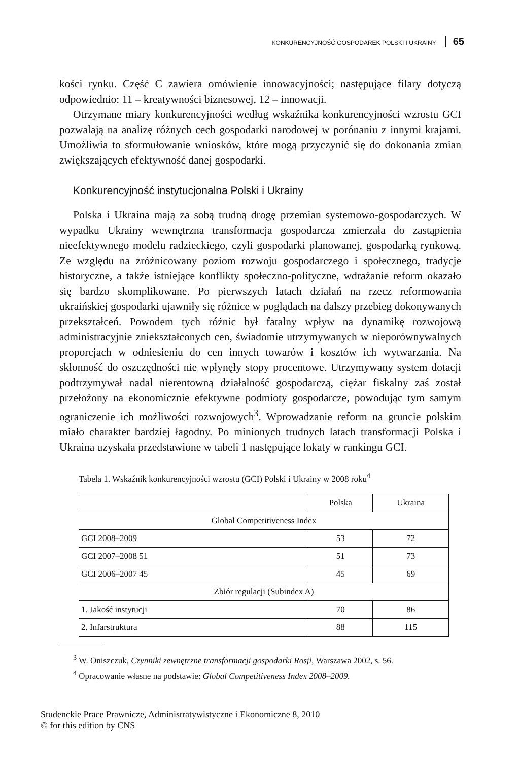KONKURENCYJNOŚĆ GOSPODAREK POLSKI I UKRAINY 65
kości rynku. Część C zawiera omówienie innowacyjności; następujące filary dotyczą odpowiednio: 11 – kreatywności biznesowej, 12 – innowacji.
Otrzymane miary konkurencyjności według wskaźnika konkurencyjności wzrostu GCI pozwalają na analizę różnych cech gospodarki narodowej w porónaniu z innymi krajami. Umożliwia to sformułowanie wniosków, które mogą przyczynić się do dokonania zmian zwiększających efektywność danej gospodarki.
Konkurencyjność instytucjonalna Polski i Ukrainy
Polska i Ukraina mają za sobą trudną drogę przemian systemowo-gospodarczych. W wypadku Ukrainy wewnętrzna transformacja gospodarcza zmierzała do zastąpienia nieefektywnego modelu radzieckiego, czyli gospodarki planowanej, gospodarką rynkową. Ze względu na zróżnicowany poziom rozwoju gospodarczego i społecznego, tradycje historyczne, a także istniejące konflikty społeczno-polityczne, wdrażanie reform okazało się bardzo skomplikowane. Po pierwszych latach działań na rzecz reformowania ukraińskiej gospodarki ujawniły się różnice w poglądach na dalszy przebieg dokonywanych przekształceń. Powodem tych różnic był fatalny wpływ na dynamikę rozwojową administracyjnie zniekształconych cen, świadomie utrzymywanych w nieporównywalnych proporcjach w odniesieniu do cen innych towarów i kosztów ich wytwarzania. Na skłonność do oszczędności nie wpłynęły stopy procentowe. Utrzymywany system dotacji podtrzymywał nadal nierentowną działalność gospodarczą, ciężar fiskalny zaś został przełożony na ekonomicznie efektywne podmioty gospodarcze, powodując tym samym ograniczenie ich możliwości rozwojowych<sup>3</sup>. Wprowadzanie reform na gruncie polskim miało charakter bardziej łagodny. Po minionych trudnych latach transformacji Polska i Ukraina uzyskała przedstawione w tabeli 1 następujące lokaty w rankingu GCI.
Tabela 1. Wskaźnik konkurencyjności wzrostu (GCI) Polski i Ukrainy w 2008 roku<sup>4</sup>
| | Polska | Ukraina |
| --- | --- | --- |
| Global Competitiveness Index | | |
| GCI 2008–2009 | 53 | 72 |
| GCI 2007–2008 51 | 51 | 73 |
| GCI 2006–2007 45 | 45 | 69 |
| Zbiór regulacji (Subindex A) | | |
| 1. Jakość instytucji | 70 | 86 |
| 2. Infarstruktura | 88 | 115 |
<sup>3</sup> W. Oniszczuk, Czynniki zewnętrzne transformacji gospodarki Rosji, Warszawa 2002, s. 56.
<sup>4</sup> Opracowanie własne na podstawie: Global Competitiveness Index 2008–2009.
Studenckie Prace Prawnicze, Administratywistyczne i Ekonomiczne 8, 2010
© for this edition by CNS